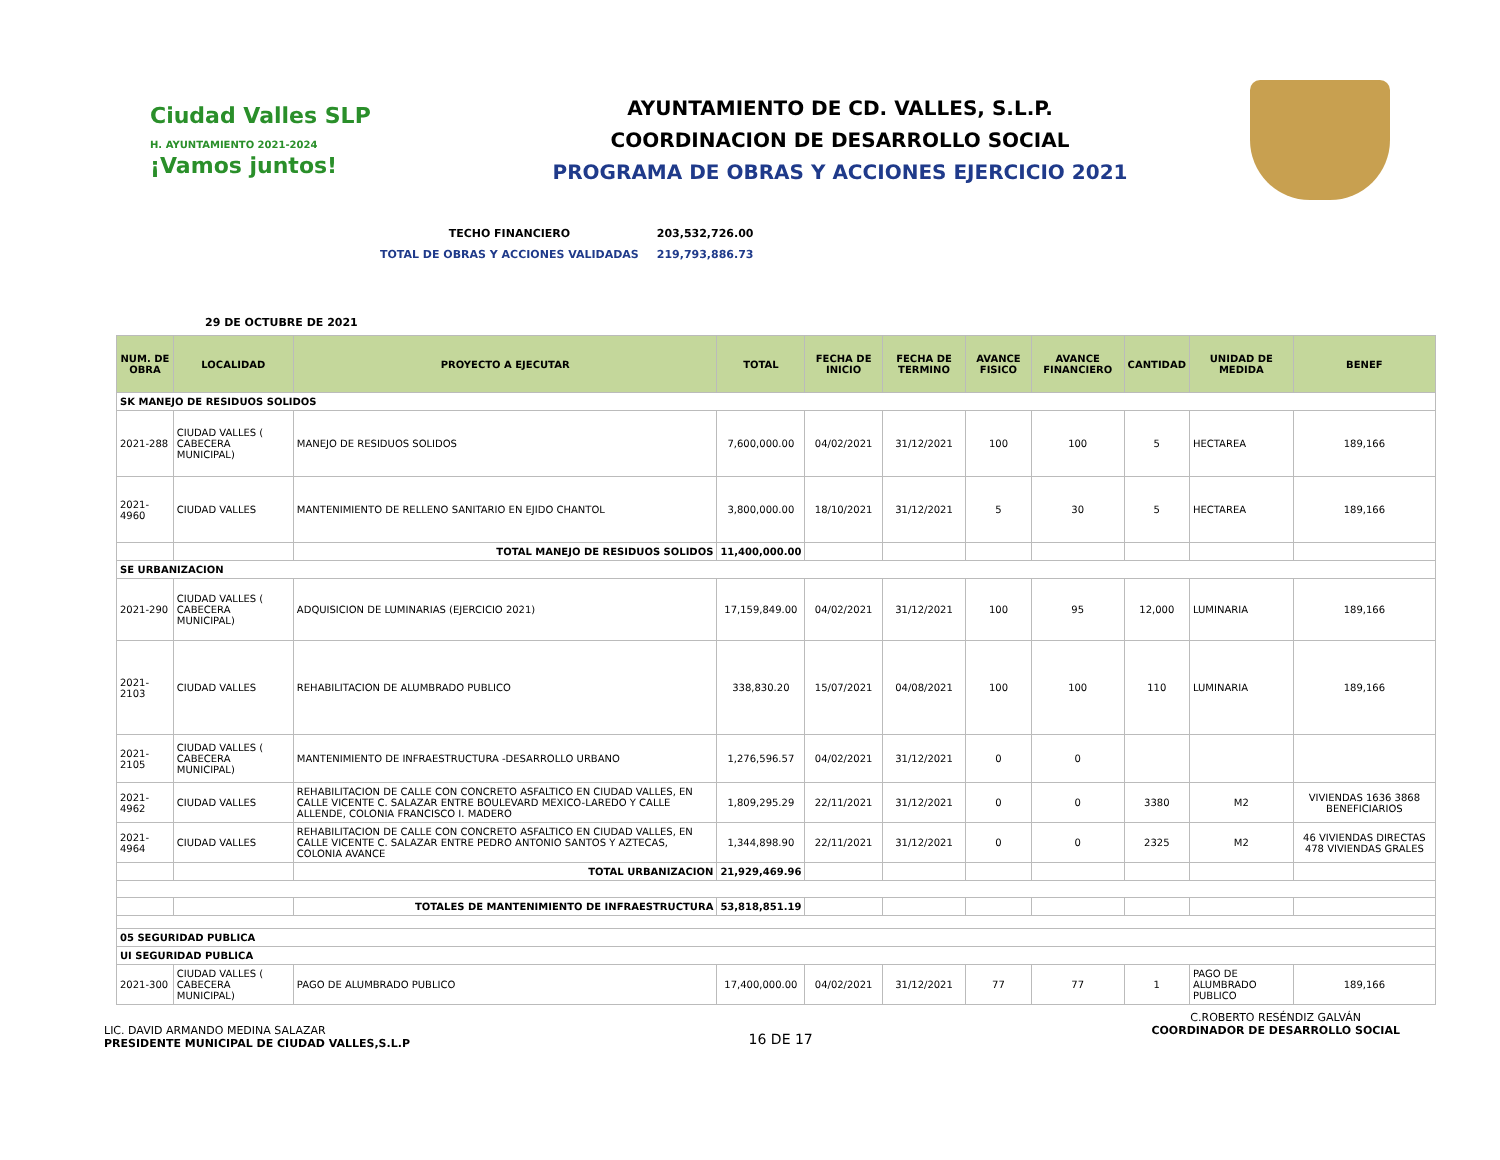Ciudad Valles SLP
H. AYUNTAMIENTO 2021-2024
¡Vamos juntos!
AYUNTAMIENTO DE CD. VALLES, S.L.P.
COORDINACION DE DESARROLLO SOCIAL
PROGRAMA DE OBRAS Y ACCIONES EJERCICIO 2021
| TECHO FINANCIERO | 203,532,726.00 |
| TOTAL DE OBRAS Y ACCIONES VALIDADAS | 219,793,886.73 |
29 DE OCTUBRE DE 2021
| NUM. DE OBRA | LOCALIDAD | PROYECTO A EJECUTAR | TOTAL | FECHA DE INICIO | FECHA DE TERMINO | AVANCE FISICO | AVANCE FINANCIERO | CANTIDAD | UNIDAD DE MEDIDA | BENEF |
| --- | --- | --- | --- | --- | --- | --- | --- | --- | --- | --- |
| SK MANEJO DE RESIDUOS SOLIDOS | | | | | | | | | | |
| 2021-288 | CIUDAD VALLES ( CABECERA MUNICIPAL) | MANEJO DE RESIDUOS SOLIDOS | 7,600,000.00 | 04/02/2021 | 31/12/2021 | 100 | 100 | 5 | HECTAREA | 189,166 |
| 2021-4960 | CIUDAD VALLES | MANTENIMIENTO DE RELLENO SANITARIO EN EJIDO CHANTOL | 3,800,000.00 | 18/10/2021 | 31/12/2021 | 5 | 30 | 5 | HECTAREA | 189,166 |
| | | TOTAL MANEJO DE RESIDUOS SOLIDOS | 11,400,000.00 | | | | | | | |
| SE URBANIZACION | | | | | | | | | | |
| 2021-290 | CIUDAD VALLES ( CABECERA MUNICIPAL) | ADQUISICION DE LUMINARIAS (EJERCICIO 2021) | 17,159,849.00 | 04/02/2021 | 31/12/2021 | 100 | 95 | 12,000 | LUMINARIA | 189,166 |
| 2021-2103 | CIUDAD VALLES | REHABILITACION DE ALUMBRADO PUBLICO | 338,830.20 | 15/07/2021 | 04/08/2021 | 100 | 100 | 110 | LUMINARIA | 189,166 |
| 2021-2105 | CIUDAD VALLES ( CABECERA MUNICIPAL) | MANTENIMIENTO DE INFRAESTRUCTURA -DESARROLLO URBANO | 1,276,596.57 | 04/02/2021 | 31/12/2021 | 0 | 0 | | | |
| 2021-4962 | CIUDAD VALLES | REHABILITACION DE CALLE CON CONCRETO ASFALTICO EN CIUDAD VALLES, EN CALLE VICENTE C. SALAZAR ENTRE BOULEVARD MEXICO-LAREDO Y CALLE ALLENDE, COLONIA FRANCISCO I. MADERO | 1,809,295.29 | 22/11/2021 | 31/12/2021 | 0 | 0 | 3380 | M2 | VIVIENDAS 1636 3868 BENEFICIARIOS |
| 2021-4964 | CIUDAD VALLES | REHABILITACION DE CALLE CON CONCRETO ASFALTICO EN CIUDAD VALLES, EN CALLE VICENTE C. SALAZAR ENTRE PEDRO ANTONIO SANTOS Y AZTECAS, COLONIA AVANCE | 1,344,898.90 | 22/11/2021 | 31/12/2021 | 0 | 0 | 2325 | M2 | 46 VIVIENDAS DIRECTAS 478 VIVIENDAS GRALES |
| | | TOTAL URBANIZACION | 21,929,469.96 | | | | | | | |
| | | TOTALES DE MANTENIMIENTO DE INFRAESTRUCTURA | 53,818,851.19 | | | | | | | |
| 05 SEGURIDAD PUBLICA | | | | | | | | | | |
| UI SEGURIDAD PUBLICA | | | | | | | | | | |
| 2021-300 | CIUDAD VALLES ( CABECERA MUNICIPAL) | PAGO DE ALUMBRADO PUBLICO | 17,400,000.00 | 04/02/2021 | 31/12/2021 | 77 | 77 | 1 | PAGO DE ALUMBRADO PUBLICO | 189,166 |
LIC. DAVID ARMANDO MEDINA SALAZAR
PRESIDENTE MUNICIPAL DE CIUDAD VALLES,S.L.P
16 DE 17
C.ROBERTO RESÉNDIZ GALVÁN
COORDINADOR DE DESARROLLO SOCIAL